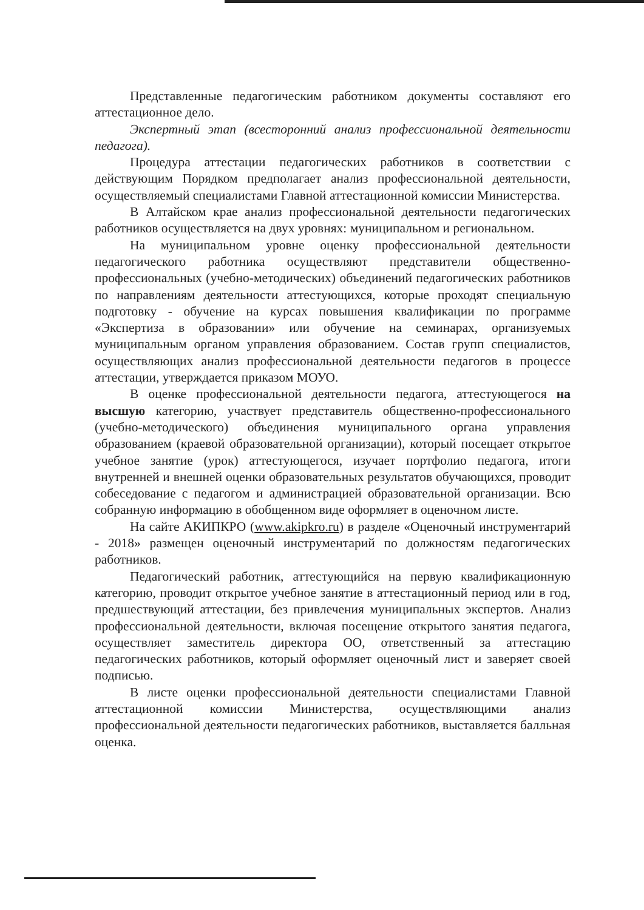Представленные педагогическим работником документы составляют его аттестационное дело.
Экспертный этап (всесторонний анализ профессиональной деятельности педагога).
Процедура аттестации педагогических работников в соответствии с действующим Порядком предполагает анализ профессиональной деятельности, осуществляемый специалистами Главной аттестационной комиссии Министерства.
В Алтайском крае анализ профессиональной деятельности педагогических работников осуществляется на двух уровнях: муниципальном и региональном.
На муниципальном уровне оценку профессиональной деятельности педагогического работника осуществляют представители общественно-профессиональных (учебно-методических) объединений педагогических работников по направлениям деятельности аттестующихся, которые проходят специальную подготовку - обучение на курсах повышения квалификации по программе «Экспертиза в образовании» или обучение на семинарах, организуемых муниципальным органом управления образованием. Состав групп специалистов, осуществляющих анализ профессиональной деятельности педагогов в процессе аттестации, утверждается приказом МОУО.
В оценке профессиональной деятельности педагога, аттестующегося на высшую категорию, участвует представитель общественно-профессионального (учебно-методического) объединения муниципального органа управления образованием (краевой образовательной организации), который посещает открытое учебное занятие (урок) аттестующегося, изучает портфолио педагога, итоги внутренней и внешней оценки образовательных результатов обучающихся, проводит собеседование с педагогом и администрацией образовательной организации. Всю собранную информацию в обобщенном виде оформляет в оценочном листе.
На сайте АКИПКРО (www.akipkro.ru) в разделе «Оценочный инструментарий - 2018» размещен оценочный инструментарий по должностям педагогических работников.
Педагогический работник, аттестующийся на первую квалификационную категорию, проводит открытое учебное занятие в аттестационный период или в год, предшествующий аттестации, без привлечения муниципальных экспертов. Анализ профессиональной деятельности, включая посещение открытого занятия педагога, осуществляет заместитель директора ОО, ответственный за аттестацию педагогических работников, который оформляет оценочный лист и заверяет своей подписью.
В листе оценки профессиональной деятельности специалистами Главной аттестационной комиссии Министерства, осуществляющими анализ профессиональной деятельности педагогических работников, выставляется балльная оценка.